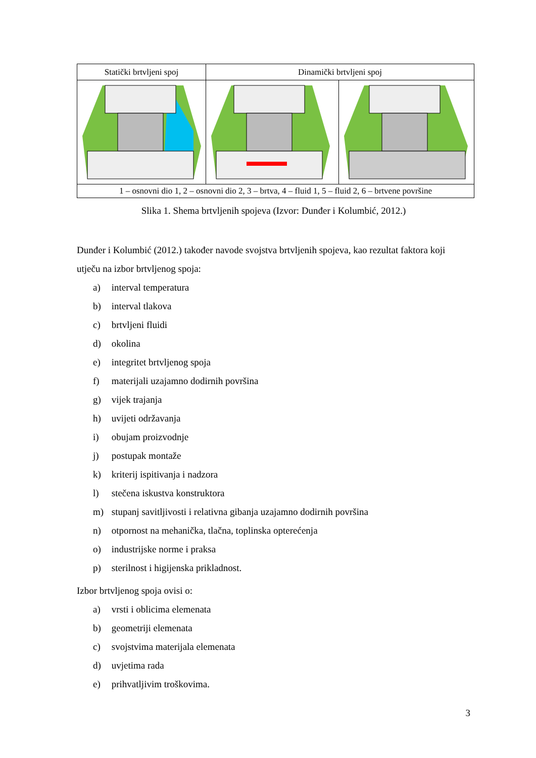Statički brtvljeni spoj Dinamički brtvljeni spoj
1 – osnovni dio 1, 2 – osnovni dio 2, 3 – brtva, 4 – fluid 1, 5 – fluid 2, 6 – brtvene površine
Slika 1. Shema brtvljenih spojeva (Izvor: Dunđer i Kolumbić, 2012.)
Dunđer i Kolumbić (2012.) također navode svojstva brtvljenih spojeva, kao rezultat faktora koji utječu na izbor brtvljenog spoja:
a) interval temperatura
b) interval tlakova
c) brtvljeni fluidi
d) okolina
e) integritet brtvljenog spoja
f) materijali uzajamno dodirnih površina
g) vijek trajanja
h) uvijeti održavanja
i) obujam proizvodnje
j) postupak montaže
k) kriterij ispitivanja i nadzora
l) stečena iskustva konstruktora
m) stupanj savitljivosti i relativna gibanja uzajamno dodirnih površina
n) otpornost na mehanička, tlačna, toplinska opterećenja
o) industrijske norme i praksa
p) sterilnost i higijenska prikladnost.
Izbor brtvljenog spoja ovisi o:
a) vrsti i oblicima elemenata
b) geometriji elemenata
c) svojstvima materijala elemenata
d) uvjetima rada
e) prihvatljivim troškovima.
3